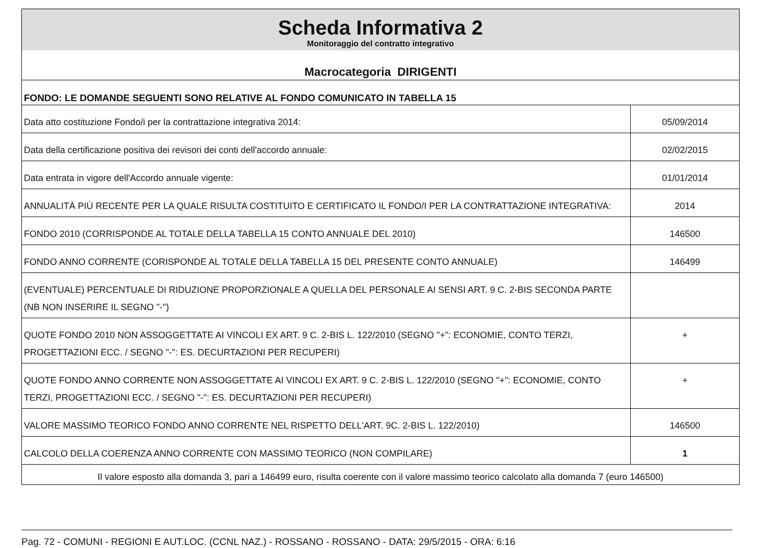Scheda Informativa 2
Monitoraggio del contratto integrativo
Macrocategoria DIRIGENTI
FONDO: LE DOMANDE SEGUENTI SONO RELATIVE AL FONDO COMUNICATO IN TABELLA 15
| Data atto costituzione Fondo/i per la contrattazione integrativa 2014: | 05/09/2014 |
| Data della certificazione positiva dei revisori dei conti dell'accordo annuale: | 02/02/2015 |
| Data entrata in vigore dell'Accordo annuale vigente: | 01/01/2014 |
| ANNUALITÀ PIÙ RECENTE PER LA QUALE RISULTA COSTITUITO E CERTIFICATO IL FONDO/I PER LA CONTRATTAZIONE INTEGRATIVA: | 2014 |
| FONDO 2010 (CORRISPONDE AL TOTALE DELLA TABELLA 15 CONTO ANNUALE DEL 2010) | 146500 |
| FONDO ANNO CORRENTE (CORISPONDE AL TOTALE DELLA TABELLA 15 DEL PRESENTE CONTO ANNUALE) | 146499 |
| (EVENTUALE) PERCENTUALE DI RIDUZIONE PROPORZIONALE A QUELLA DEL PERSONALE AI SENSI ART. 9 C. 2-BIS SECONDA PARTE (NB NON INSERIRE IL SEGNO "-") | |
| QUOTE FONDO 2010 NON ASSOGGETTATE AI VINCOLI EX ART. 9 C. 2-BIS L. 122/2010 (SEGNO "+": ECONOMIE, CONTO TERZI, PROGETTAZIONI ECC. / SEGNO "-": ES. DECURTAZIONI PER RECUPERI) | + |
| QUOTE FONDO ANNO CORRENTE NON ASSOGGETTATE AI VINCOLI EX ART. 9 C. 2-BIS L. 122/2010 (SEGNO "+": ECONOMIE, CONTO TERZI, PROGETTAZIONI ECC. / SEGNO "-": ES. DECURTAZIONI PER RECUPERI) | + |
| VALORE MASSIMO TEORICO FONDO ANNO CORRENTE NEL RISPETTO DELL'ART. 9C. 2-BIS L. 122/2010) | 146500 |
| CALCOLO DELLA COERENZA ANNO CORRENTE CON MASSIMO TEORICO (NON COMPILARE) | 1 |
Il valore esposto alla domanda 3, pari a 146499 euro, risulta coerente con il valore massimo teorico calcolato alla domanda 7 (euro 146500)
Pag. 72 - COMUNI - REGIONI E AUT.LOC. (CCNL NAZ.) - ROSSANO - ROSSANO - DATA: 29/5/2015 - ORA: 6:16